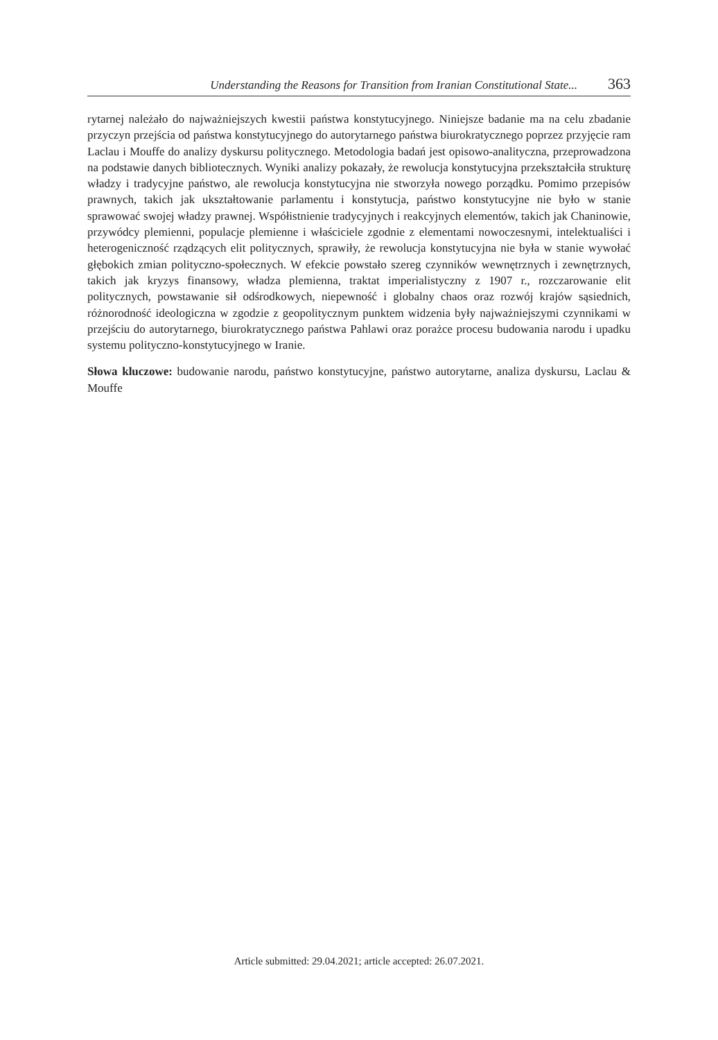Understanding the Reasons for Transition from Iranian Constitutional State... 363
rytarnej należało do najważniejszych kwestii państwa konstytucyjnego. Niniejsze badanie ma na celu zbadanie przyczyn przejścia od państwa konstytucyjnego do autorytarnego państwa biurokratycznego poprzez przyjęcie ram Laclau i Mouffe do analizy dyskursu politycznego. Metodologia badań jest opisowo-analityczna, przeprowadzona na podstawie danych bibliotecznych. Wyniki analizy pokazały, że rewolucja konstytucyjna przekształciła strukturę władzy i tradycyjne państwo, ale rewolucja konstytucyjna nie stworzyła nowego porządku. Pomimo przepisów prawnych, takich jak ukształtowanie parlamentu i konstytucja, państwo konstytucyjne nie było w stanie sprawować swojej władzy prawnej. Współistnienie tradycyjnych i reakcyjnych elementów, takich jak Chaninowie, przywódcy plemienni, populacje plemienne i właściciele zgodnie z elementami nowoczesnymi, intelektualiści i heterogeniczność rządzących elit politycznych, sprawiły, że rewolucja konstytucyjna nie była w stanie wywołać głębokich zmian polityczno-społecznych. W efekcie powstało szereg czynników wewnętrznych i zewnętrznych, takich jak kryzys finansowy, władza plemienna, traktat imperialistyczny z 1907 r., rozczarowanie elit politycznych, powstawanie sił odśrodkowych, niepewność i globalny chaos oraz rozwój krajów sąsiednich, różnorodność ideologiczna w zgodzie z geopolitycznym punktem widzenia były najważniejszymi czynnikami w przejściu do autorytarnego, biurokratycznego państwa Pahlawi oraz porażce procesu budowania narodu i upadku systemu polityczno-konstytucyjnego w Iranie.
Słowa kluczowe: budowanie narodu, państwo konstytucyjne, państwo autorytarne, analiza dyskursu, Laclau & Mouffe
Article submitted: 29.04.2021; article accepted: 26.07.2021.